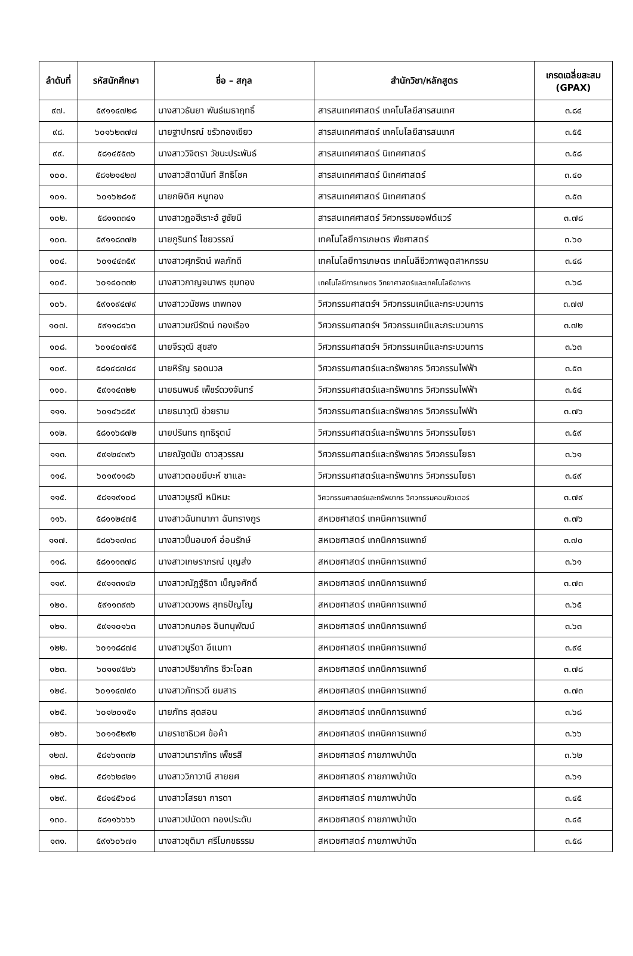| ลำดับที่ | รหัสนักศึกษา | ชื่อ – สกุล | สำนักวิชา/หลักสูตร | เกรดเฉลี่ยสะสม (GPAX) |
| --- | --- | --- | --- | --- |
| ๙๗. | ๕๙๑๑๔๗๒๘ | นางสาวธันยา พันธ์เมธาฤทธิ์ | สารสนเทศศาสตร์ เทคโนโลยีสารสนเทศ | ๓.๘๔ |
| ๙๘. | ๖๐๑๖๒๓๗๗ | นายฐาปกรณ์ ขรัวทองเขียว | สารสนเทศศาสตร์ เทคโนโลยีสารสนเทศ | ๓.๕๕ |
| ๙๙. | ๕๘๑๔๕๕๓๖ | นางสาววิจิตรา วัชนะประพันธ์ | สารสนเทศศาสตร์ นิเทศศาสตร์ | ๓.๕๘ |
| ๑๐๐. | ๕๘๑๒๑๔๒๗ | นางสาวสิตานันท์ สิทธิโชค | สารสนเทศศาสตร์ นิเทศศาสตร์ | ๓.๔๐ |
| ๑๐๑. | ๖๐๑๖๒๘๑๕ | นายกษิดิศ หนูทอง | สารสนเทศศาสตร์ นิเทศศาสตร์ | ๓.๕๓ |
| ๑๐๒. | ๕๘๑๑๓๓๔๑ | นางสาวฏอฮีเราะฮ์ ฮูซัยนี | สารสนเทศศาสตร์ วิศวกรรมซอฟต์แวร์ | ๓.๗๘ |
| ๑๐๓. | ๕๙๑๑๘๓๗๒ | นายภูรินทร์ ไชยวรรณ์ | เทคโนโลยีการเกษตร พืชศาสตร์ | ๓.๖๐ |
| ๑๐๔. | ๖๐๑๔๔๓๕๙ | นางสาวศุภรัตน์ พลภักดี | เทคโนโลยีการเกษตร เทคโนลีชีวภาพอุตสาหกรรม | ๓.๔๘ |
| ๑๐๕. | ๖๐๑๔๐๓๓๒ | นางสาวกาญจนาพร ชุมทอง | เทคโนโลยีการเกษตร วิทยาศาสตร์และเทคโนโลยีอาหาร | ๓.๖๘ |
| ๑๐๖. | ๕๙๑๑๙๔๗๙ | นางสาววนัชพร เทพทอง | วิศวกรรมศาสตร์ฯ วิศวกรรมเคมีและกระบวนการ | ๓.๗๗ |
| ๑๐๗. | ๕๙๑๑๘๔๖๓ | นางสาวมณีรัตน์ ทองเรือง | วิศวกรรมศาสตร์ฯ วิศวกรรมเคมีและกระบวนการ | ๓.๗๒ |
| ๑๐๘. | ๖๐๑๔๐๗๙๕ | นายจีรวุฒิ สุขสง | วิศวกรรมศาสตร์ฯ วิศวกรรมเคมีและกระบวนการ | ๓.๖๓ |
| ๑๐๙. | ๕๘๑๔๘๗๘๔ | นายหิรัญ รอดนวล | วิศวกรรมศาสตร์และทรัพยากร วิศวกรรมไฟฟ้า | ๓.๕๓ |
| ๑๑๐. | ๕๙๑๑๔๓๒๒ | นายธนพนธ์ เพ็ชร์ดวงจันทร์ | วิศวกรรมศาสตร์และทรัพยากร วิศวกรรมไฟฟ้า | ๓.๕๔ |
| ๑๑๑. | ๖๐๑๔๖๘๕๙ | นายธนาวุฒิ ช่วยราม | วิศวกรรมศาสตร์และทรัพยากร วิศวกรรมไฟฟ้า | ๓.๗๖ |
| ๑๑๒. | ๕๘๑๑๖๘๗๒ | นายปรินทร ฤทธิรุตม์ | วิศวกรรมศาสตร์และทรัพยากร วิศวกรรมโยธา | ๓.๕๙ |
| ๑๑๓. | ๕๙๑๒๔๓๙๖ | นายณัฐดนัย ดาวสุวรรณ | วิศวกรรมศาสตร์และทรัพยากร วิศวกรรมโยธา | ๓.๖๑ |
| ๑๑๔. | ๖๐๑๙๑๑๘๖ | นางสาวตอยยีบะห์ ซาและ | วิศวกรรมศาสตร์และทรัพยากร วิศวกรรมโยธา | ๓.๔๙ |
| ๑๑๕. | ๕๘๑๑๙๑๐๘ | นางสาวมูรณี หนิหมะ | วิศวกรรมศาสตร์และทรัพยากร วิศวกรรมคอมพิวเตอร์ | ๓.๗๙ |
| ๑๑๖. | ๕๘๑๑๒๔๗๕ | นางสาวฉันทนาภา ฉันทรางกูร | สหเวชศาสตร์ เทคนิคการแพทย์ | ๓.๗๖ |
| ๑๑๗. | ๕๘๑๖๑๗๓๘ | นางสาวปิ่นอนงค์ อ่อนรักษ์ | สหเวชศาสตร์ เทคนิคการแพทย์ | ๓.๗๐ |
| ๑๑๘. | ๕๘๑๑๑๓๗๘ | นางสาวเกษราภรณ์ บุญส่ง | สหเวชศาสตร์ เทคนิคการแพทย์ | ๓.๖๑ |
| ๑๑๙. | ๕๙๑๑๓๑๔๒ | นางสาวณัฏฐ์ธิดา เบ็ญจศักดิ์ | สหเวชศาสตร์ เทคนิคการแพทย์ | ๓.๗๓ |
| ๑๒๐. | ๕๙๑๑๓๙๓๖ | นางสาวดวงพร สุทธปัญโญ | สหเวชศาสตร์ เทคนิคการแพทย์ | ๓.๖๕ |
| ๑๒๑. | ๕๙๑๑๐๑๖๓ | นางสาวกนกอร อินทนุพัฒน์ | สหเวชศาสตร์ เทคนิคการแพทย์ | ๓.๖๓ |
| ๑๒๒. | ๖๐๑๑๘๘๗๔ | นางสาวนูรีดา อีแมทา | สหเวชศาสตร์ เทคนิคการแพทย์ | ๓.๙๔ |
| ๑๒๓. | ๖๐๑๑๙๕๒๖ | นางสาวปริยาภัทร ชีวะโอสถ | สหเวชศาสตร์ เทคนิคการแพทย์ | ๓.๗๘ |
| ๑๒๔. | ๖๐๑๑๔๗๙๐ | นางสาวภัทรวดี ยมสาร | สหเวชศาสตร์ เทคนิคการแพทย์ | ๓.๗๓ |
| ๑๒๕. | ๖๐๑๒๐๑๕๑ | นายภัทร สุดสอน | สหเวชศาสตร์ เทคนิคการแพทย์ | ๓.๖๘ |
| ๑๒๖. | ๖๐๑๑๕๒๙๒ | นายราชาธิเวศ ข้อค้า | สหเวชศาสตร์ เทคนิคการแพทย์ | ๓.๖๖ |
| ๑๒๗. | ๕๘๑๖๑๓๓๒ | นางสาวนาราภัทร เพ็ชรสี | สหเวชศาสตร์ กายภาพบำบัด | ๓.๖๒ |
| ๑๒๘. | ๕๘๑๖๒๔๒๑ | นางสาววิภาวานี สายยศ | สหเวชศาสตร์ กายภาพบำบัด | ๓.๖๑ |
| ๑๒๙. | ๕๘๑๔๕๖๐๘ | นางสาวโสรยา การดา | สหเวชศาสตร์ กายภาพบำบัด | ๓.๔๕ |
| ๑๓๐. | ๕๘๑๑๖๖๖๖ | นางสาวปนัดดา ทองประดับ | สหเวชศาสตร์ กายภาพบำบัด | ๓.๔๕ |
| ๑๓๑. | ๕๙๑๖๐๖๗๑ | นางสาวชุติมา ศรีโมกขธรรม | สหเวชศาสตร์ กายภาพบำบัด | ๓.๕๘ |